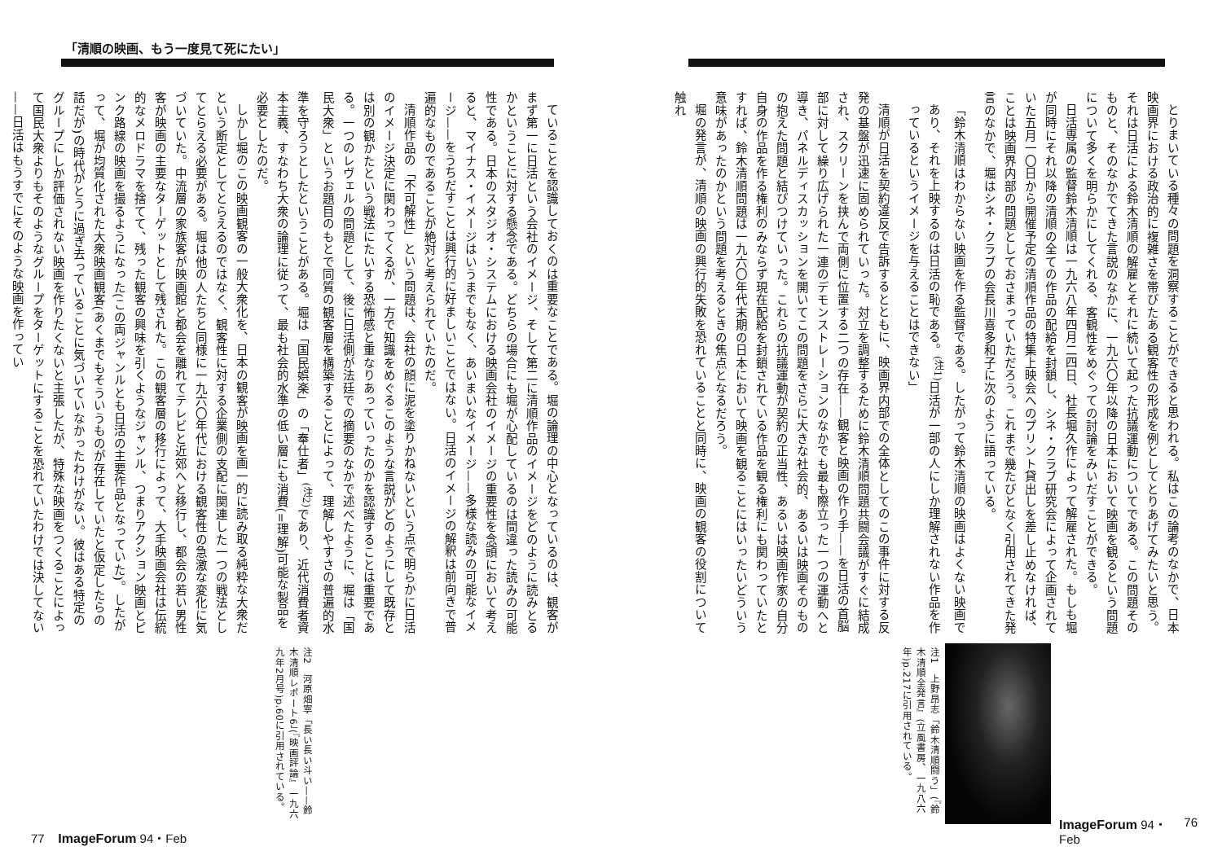とりまいている種々の問題を洞察することができると思われる。私はこの論考のなかで、日本映画界における政治的に複雑さを帯びたある観客性の形成を例としてとりあげてみたいと思う。それは日活による鈴木清順の解雇とそれに続いて起った抗議運動についてである。この問題そのものと、そのなかでてきた言説のなかに、一九六〇年以降の日本において映画を観るという問題について多くを明らかにしてくれる、客観性をめぐっての討論をみいだすことができる。
日活専属の監督鈴木清順は一九六八年四月二四日、社長堀久作によって解雇された。もしも堀が同時にそれ以降の清順の全ての作品の配給を封鎖し、シネ・クラブ研究会によって企画されていた五月一〇日から開催予定の清順作品の特集上映会へのプリント貸出しを差し止めなければ、ことは映画界内部の問題としておさまっていただろう。これまで幾たびとなく引用されてきた発言のなかで、堀はシネ・クラブの会長川喜多和子に次のように語っている。
「鈴木清順はわからない映画を作る監督である。したがって鈴木清順の映画はよくない映画であり、それを上映するのは日活の恥である。<sup>(注1)</sup>日活が一部の人にしか理解されない作品を作っているというイメージを与えることはできない」
清順が日活を契約違反で告訴するとともに、映画界内部での全体としてのこの事件に対する反発の基盤が迅速に固められていった。対立を調整するために鈴木清順問題共闘会議がすぐに結成され、スクリーンを挟んで両側に位置する二つの存在——観客と映画の作り手——を日活の首脳部に対して繰り広げられた一連のデモンストレーションのなかでも最も際立った一つの運動へと導き、パネルディスカッションを開いてこの問題をさらに大きな社会的、あるいは映画そのものの抱えた問題と結びつけていった。これらの抗議運動が契約の正当性、あるいは映画作家の自分自身の作品を作る権利のみならず現在配給を封鎖されている作品を観る権利にも関わっていたとすれば、鈴木清順問題は一九六〇年代末期の日本において映画を観ることにはいったいどういう意味があったのかという問題を考えるときの焦点となるだろう。
堀の発言が、清順の映画の興行的失敗を恐れていることと同時に、映画の観客の役割について触れ
注1　上野昂志「鈴木清順闘う」(『鈴木清順全発言』(立風書房、一九八六年)p.217に引用されている。
ImageForum 94・Feb 76
「清順の映画、もう一度見て死にたい」
ていることを認識しておくのは重要なことである。堀の論理の中心となっているのは、観客がまず第一に日活という会社のイメージ、そして第二に清順作品のイメージをどのように読みとるかということに対する懸念である。どちらの場合にも堀が心配しているのは間違った読みの可能性である。日本のスタジオ・システムにおける映画会社のイメージの重要性を念頭において考えると、マイナス・イメージはいうまでもなく、あいまいなイメージ——多様な読みの可能なイメージ——をうちだすことは興行的に好ましいことではない。日活のイメージの解釈は前向きで普遍的なものであることが絶対と考えられていたのだ。
清順作品の「不可解性」という問題は、会社の顔に泥を塗りかねないという点で明らかに日活のイメージ決定に関わってくるが、一方で知識をめぐるこのような言説がどのようにして既存とは別の観かたという戦法にたいする恐怖感と重なりあっていったのかを認識することは重要である。一つのレヴェルの問題として、後に日活側が法廷での摘要のなかで述べたように、堀は「国民大衆」というお題目のもとで同質の観客層を構築することによって、理解しやすさの普遍的水準を守ろうとしたということがある。堀は「国民娯楽」の「奉仕者」<sup>(注2)</sup>であり、近代消費者資本主義、すなわち大衆の論理に従って、最も社会的水準の低い層にも消費(=理解)可能な製品を必要としたのだ。
しかし堀のこの映画観客の一般大衆化を、日本の観客が映画を画一的に読み取る純粋な大衆だという断定としてとらえるのではなく、観客性に対する企業側の支配に関連した一つの戦法としてとらえる必要がある。堀は他の人たちと同様に一九六〇年代における観客性の急激な変化に気づいていた。中流層の家族客が映画館と都会を離れてテレビと近郊へと移行し、都会の若い男性客が映画の主要なターゲットとして残された。この観客層の移行によって、大手映画会社は伝統的なメロドラマを捨てて、残った観客の興味を引くようなジャンル、つまりアクション映画とピンク路線の映画を撮るようになった(この両ジャンルとも日活の主要作品となっていた)。したがって、堀が均質化された大衆映画観客(あくまでもそういうものが存在していたと仮定したらの話だが)の時代がとうに過ぎ去っていることに気づいていなかったわけがない。彼はある特定のグループにしか評価されない映画を作りたくないと主張したが、特殊な映画をつくることによって国民大衆よりもそのようなグループをターゲットにすることを恐れていたわけでは決してない——日活はもうすでにそのような映画を作ってい
注2　河原畑寧「長い長い斗い——鈴木清順レポート6」(『映画評論』一九六九年2月号)p.60に引用されている。
77 ImageForum 94・Feb